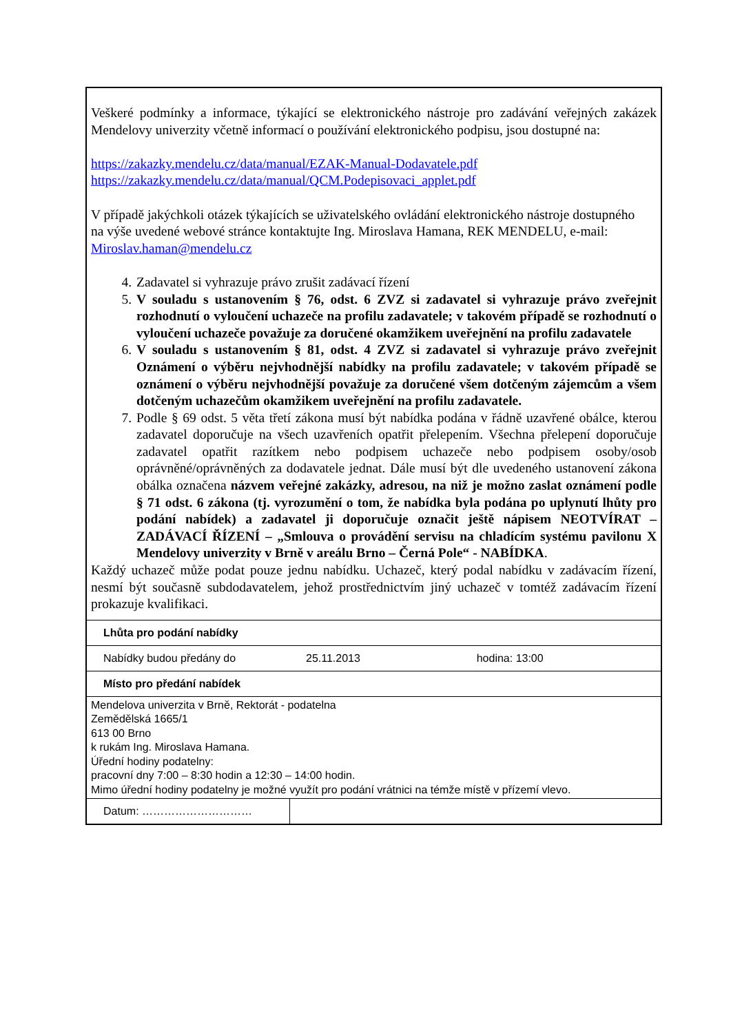Veškeré podmínky a informace, týkající se elektronického nástroje pro zadávání veřejných zakázek Mendelovy univerzity včetně informací o používání elektronického podpisu, jsou dostupné na:
https://zakazky.mendelu.cz/data/manual/EZAK-Manual-Dodavatele.pdf
https://zakazky.mendelu.cz/data/manual/QCM.Podepisovaci_applet.pdf
V případě jakýchkoli otázek týkajících se uživatelského ovládání elektronického nástroje dostupného
na výše uvedené webové stránce kontaktujte Ing. Miroslava Hamana, REK MENDELU, e-mail:
Miroslav.haman@mendelu.cz
4. Zadavatel si vyhrazuje právo zrušit zadávací řízení
5. V souladu s ustanovením § 76, odst. 6 ZVZ si zadavatel si vyhrazuje právo zveřejnit rozhodnutí o vyloučení uchazeče na profilu zadavatele; v takovém případě se rozhodnutí o vyloučení uchazeče považuje za doručené okamžikem uveřejnění na profilu zadavatele
6. V souladu s ustanovením § 81, odst. 4 ZVZ si zadavatel si vyhrazuje právo zveřejnit Oznámení o výběru nejvhodnější nabídky na profilu zadavatele; v takovém případě se oznámení o výběru nejvhodnější považuje za doručené všem dotčeným zájemcům a všem dotčeným uchazečům okamžikem uveřejnění na profilu zadavatele.
7. Podle § 69 odst. 5 věta třetí zákona musí být nabídka podána v řádně uzavřené obálce, kterou zadavatel doporučuje na všech uzavřeních opatřit přelepením. Všechna přelepení doporučuje zadavatel opatřit razítkem nebo podpisem uchazeče nebo podpisem osoby/osob oprávněné/oprávněných za dodavatele jednat. Dále musí být dle uvedeného ustanovení zákona obálka označena názvem veřejné zakázky, adresou, na niž je možno zaslat oznámení podle § 71 odst. 6 zákona (tj. vyrozumění o tom, že nabídka byla podána po uplynutí lhůty pro podání nabídek) a zadavatel ji doporučuje označit ještě nápisem NEOTVÍRAT – ZADÁVACÍ ŘÍZENÍ – „Smlouva o provádění servisu na chladícím systému pavilonu X Mendelovy univerzity v Brně v areálu Brno – Černá Pole“ - NABÍDKA.
Každý uchazeč může podat pouze jednu nabídku. Uchazeč, který podal nabídku v zadávacím řízení, nesmí být současně subdodavatelem, jehož prostřednictvím jiný uchazeč v tomtéž zadávacím řízení prokazuje kvalifikaci.
| Lhůta pro podání nabídky | | |
| Nabídky budou předány do | 25.11.2013 | hodina: 13:00 |
| Místo pro předání nabídek | | |
| Mendelova univerzita v Brně, Rektorát - podatelna Zemědělská 1665/1 613 00 Brno k rukám Ing. Miroslava Hamana. Úřední hodiny podatelny: pracovní dny 7:00 – 8:30 hodin a 12:30 – 14:00 hodin. Mimo úřední hodiny podatelny je možné využít pro podání vrátnici na témže místě v přízemí vlevo. | | |
| Datum: ………………………… | | |